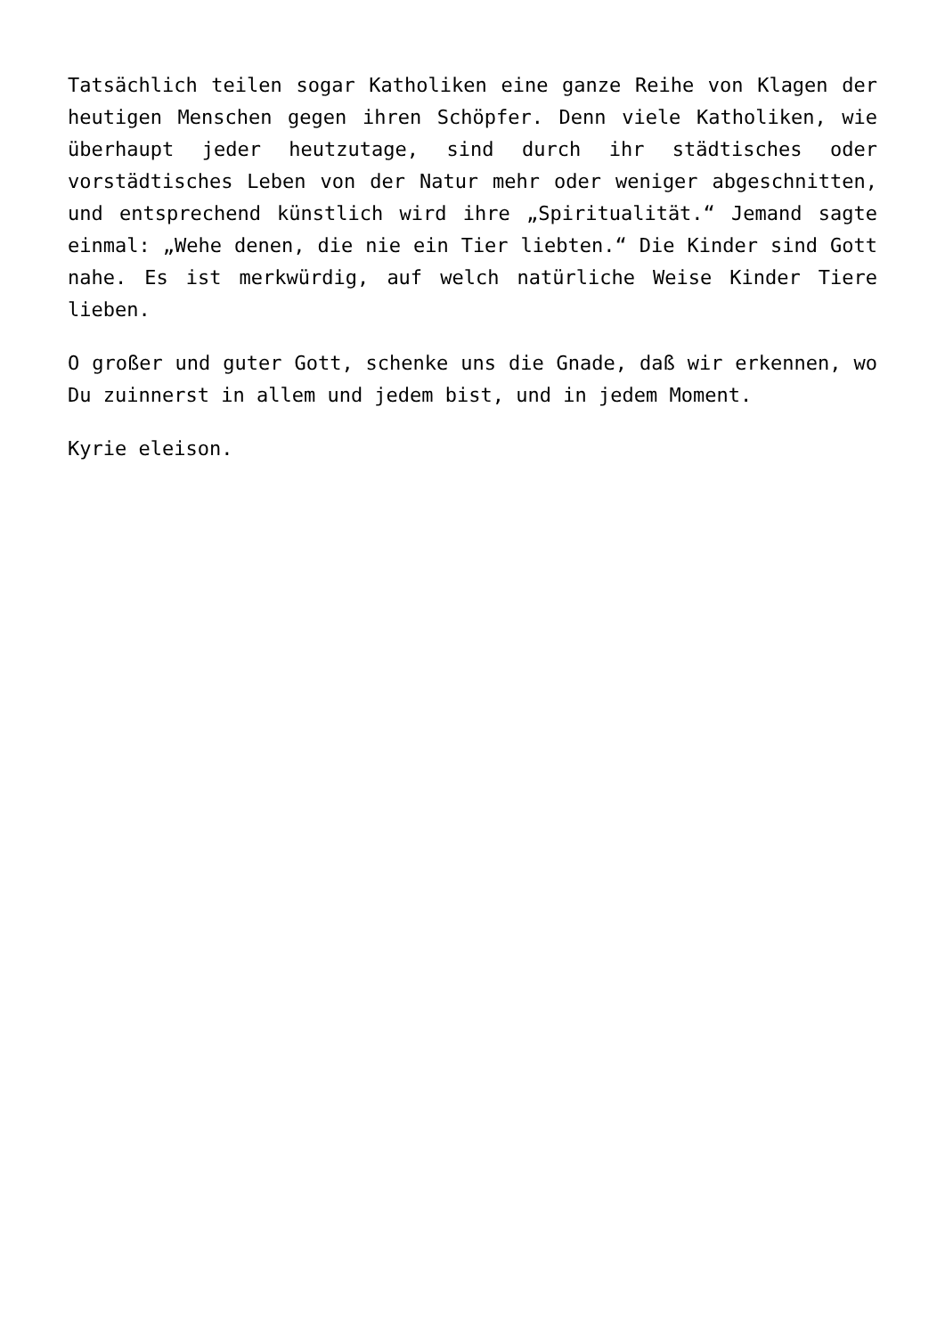Tatsächlich teilen sogar Katholiken eine ganze Reihe von Klagen der heutigen Menschen gegen ihren Schöpfer. Denn viele Katholiken, wie überhaupt jeder heutzutage, sind durch ihr städtisches oder vorstädtisches Leben von der Natur mehr oder weniger abgeschnitten, und entsprechend künstlich wird ihre „Spiritualität.“ Jemand sagte einmal: „Wehe denen, die nie ein Tier liebten.“ Die Kinder sind Gott nahe. Es ist merkwürdig, auf welch natürliche Weise Kinder Tiere lieben.
O großer und guter Gott, schenke uns die Gnade, daß wir erkennen, wo Du zuinnerst in allem und jedem bist, und in jedem Moment.
Kyrie eleison.